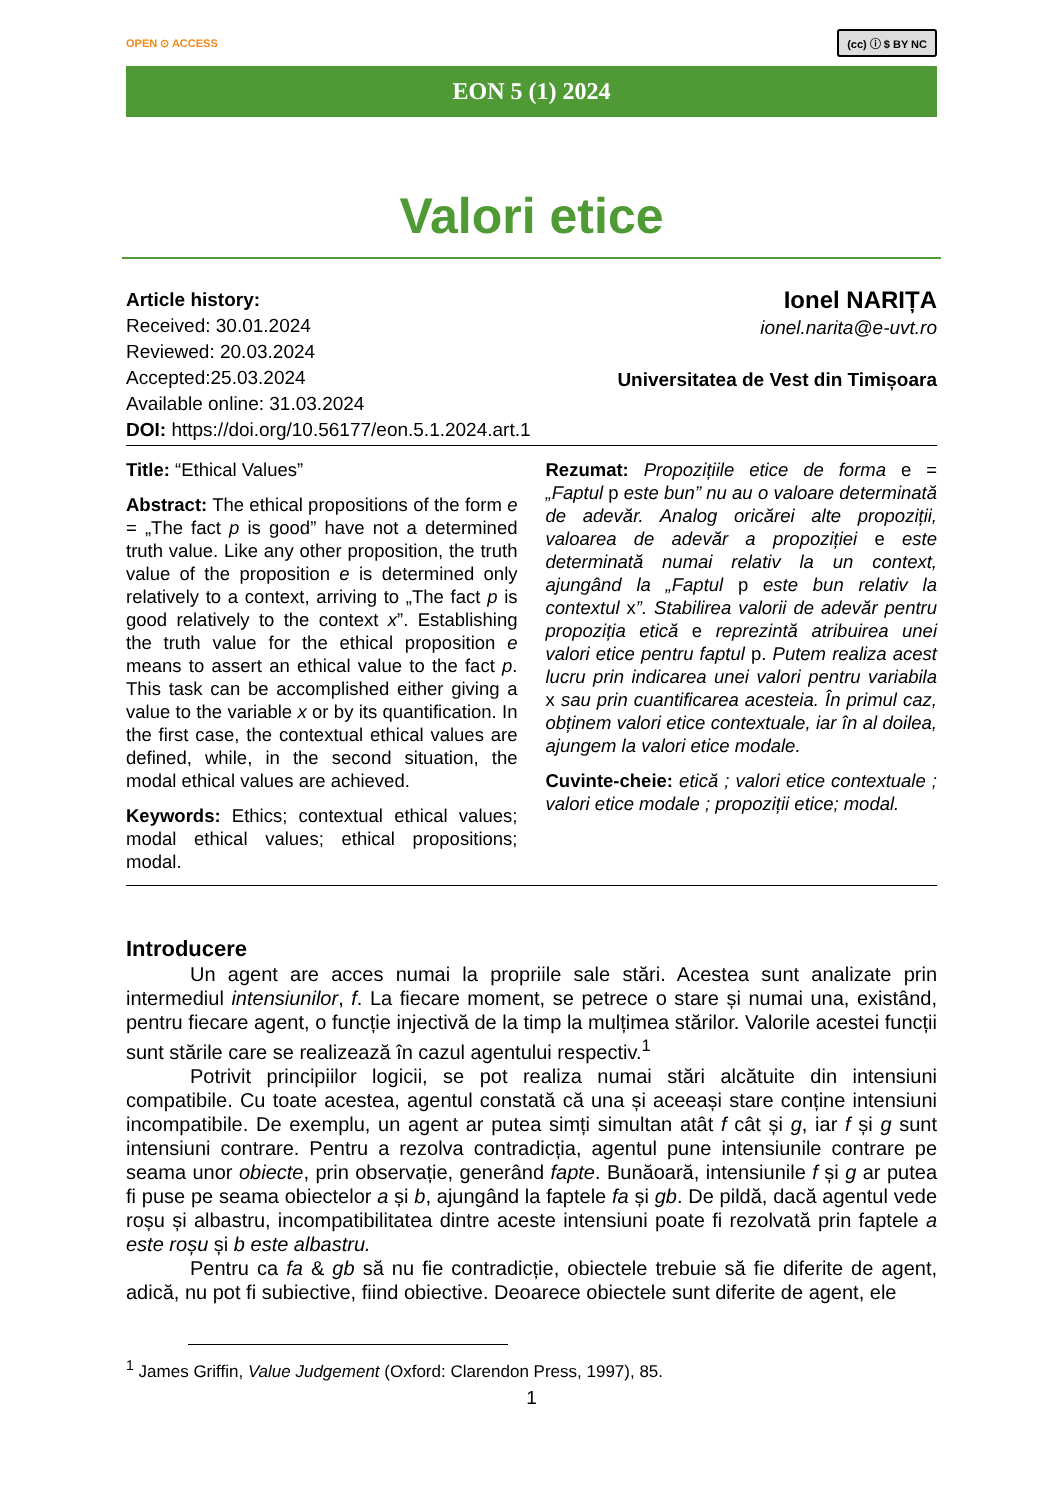OPEN ⊙ ACCESS (cc) ⓘ $ BY NC
EON 5 (1) 2024
Valori etice
Article history:
Received: 30.01.2024
Reviewed: 20.03.2024
Accepted:25.03.2024
Available online: 31.03.2024
DOI: https://doi.org/10.56177/eon.5.1.2024.art.1
Ionel NARIȚA
ionel.narita@e-uvt.ro
Universitatea de Vest din Timișoara
Title: “Ethical Values”
Abstract: The ethical propositions of the form e = „The fact p is good” have not a determined truth value. Like any other proposition, the truth value of the proposition e is determined only relatively to a context, arriving to „The fact p is good relatively to the context x”. Establishing the truth value for the ethical proposition e means to assert an ethical value to the fact p. This task can be accomplished either giving a value to the variable x or by its quantification. In the first case, the contextual ethical values are defined, while, in the second situation, the modal ethical values are achieved.
Keywords: Ethics; contextual ethical values; modal ethical values; ethical propositions; modal.
Rezumat: Propozițiile etice de forma e = „Faptul p este bun” nu au o valoare determinată de adevăr. Analog oricărei alte propoziții, valoarea de adevăr a propoziției e este determinată numai relativ la un context, ajungând la „Faptul p este bun relativ la contextul x”. Stabilirea valorii de adevăr pentru propoziția etică e reprezintă atribuirea unei valori etice pentru faptul p. Putem realiza acest lucru prin indicarea unei valori pentru variabila x sau prin cuantificarea acesteia. În primul caz, obținem valori etice contextuale, iar în al doilea, ajungem la valori etice modale.
Cuvinte-cheie: etică ; valori etice contextuale ; valori etice modale ; propoziții etice; modal.
Introducere
Un agent are acces numai la propriile sale stări. Acestea sunt analizate prin intermediul intensiunilor, f. La fiecare moment, se petrece o stare și numai una, existând, pentru fiecare agent, o funcție injectivă de la timp la mulțimea stărilor. Valorile acestei funcții sunt stările care se realizează în cazul agentului respectiv.<sup>1</sup>
Potrivit principiilor logicii, se pot realiza numai stări alcătuite din intensiuni compatibile. Cu toate acestea, agentul constată că una și aceeași stare conține intensiuni incompatibile. De exemplu, un agent ar putea simți simultan atât f cât și g, iar f și g sunt intensiuni contrare. Pentru a rezolva contradicția, agentul pune intensiunile contrare pe seama unor obiecte, prin observație, generând fapte. Bunăoară, intensiunile f și g ar putea fi puse pe seama obiectelor a și b, ajungând la faptele fa și gb. De pildă, dacă agentul vede roșu și albastru, incompatibilitatea dintre aceste intensiuni poate fi rezolvată prin faptele a este roșu și b este albastru.
Pentru ca fa & gb să nu fie contradicție, obiectele trebuie să fie diferite de agent, adică, nu pot fi subiective, fiind obiective. Deoarece obiectele sunt diferite de agent, ele
<sup>1</sup> James Griffin, Value Judgement (Oxford: Clarendon Press, 1997), 85.
1